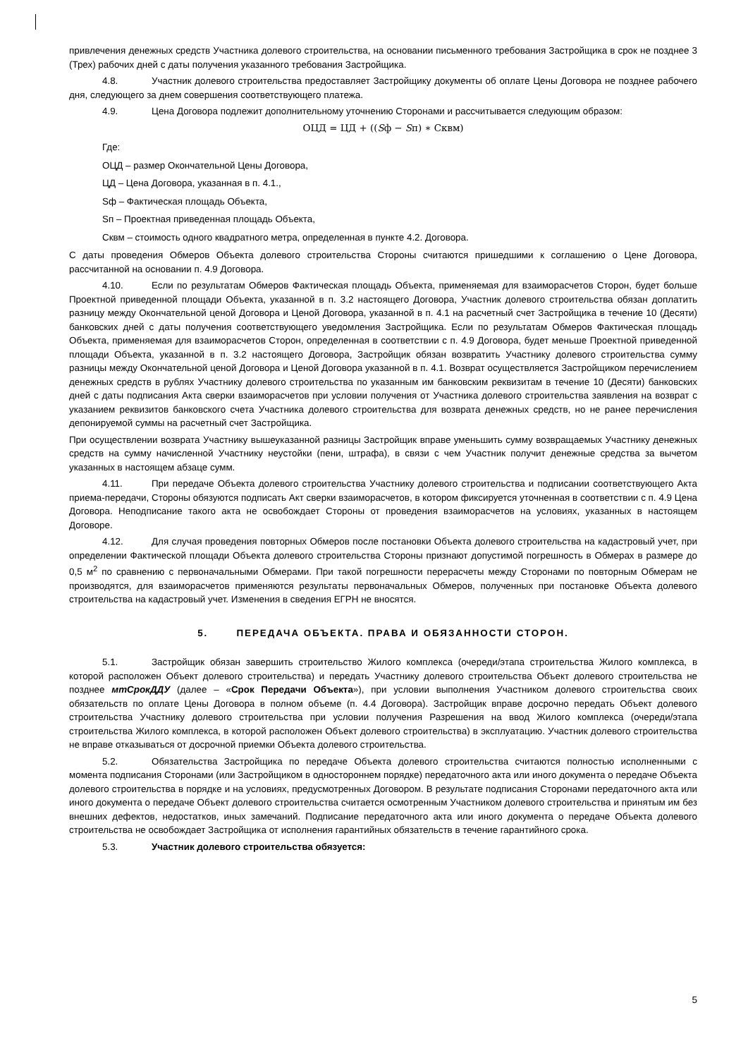привлечения денежных средств Участника долевого строительства, на основании письменного требования Застройщика в срок не позднее 3 (Трех) рабочих дней с даты получения указанного требования Застройщика.
4.8. Участник долевого строительства предоставляет Застройщику документы об оплате Цены Договора не позднее рабочего дня, следующего за днем совершения соответствующего платежа.
4.9. Цена Договора подлежит дополнительному уточнению Сторонами и рассчитывается следующим образом:
ОЦД = ЦД + ((Sф − Sп) ∗ Сквм)
Где:
ОЦД – размер Окончательной Цены Договора,
ЦД – Цена Договора, указанная в п. 4.1.,
Sф – Фактическая площадь Объекта,
Sп – Проектная приведенная площадь Объекта,
Сквм – стоимость одного квадратного метра, определенная в пункте 4.2. Договора.
С даты проведения Обмеров Объекта долевого строительства Стороны считаются пришедшими к соглашению о Цене Договора, рассчитанной на основании п. 4.9 Договора.
4.10. Если по результатам Обмеров Фактическая площадь Объекта, применяемая для взаиморасчетов Сторон, будет больше Проектной приведенной площади Объекта, указанной в п. 3.2 настоящего Договора, Участник долевого строительства обязан доплатить разницу между Окончательной ценой Договора и Ценой Договора, указанной в п. 4.1 на расчетный счет Застройщика в течение 10 (Десяти) банковских дней с даты получения соответствующего уведомления Застройщика. Если по результатам Обмеров Фактическая площадь Объекта, применяемая для взаиморасчетов Сторон, определенная в соответствии с п. 4.9 Договора, будет меньше Проектной приведенной площади Объекта, указанной в п. 3.2 настоящего Договора, Застройщик обязан возвратить Участнику долевого строительства сумму разницы между Окончательной ценой Договора и Ценой Договора указанной в п. 4.1. Возврат осуществляется Застройщиком перечислением денежных средств в рублях Участнику долевого строительства по указанным им банковским реквизитам в течение 10 (Десяти) банковских дней с даты подписания Акта сверки взаиморасчетов при условии получения от Участника долевого строительства заявления на возврат с указанием реквизитов банковского счета Участника долевого строительства для возврата денежных средств, но не ранее перечисления депонируемой суммы на расчетный счет Застройщика.
При осуществлении возврата Участнику вышеуказанной разницы Застройщик вправе уменьшить сумму возвращаемых Участнику денежных средств на сумму начисленной Участнику неустойки (пени, штрафа), в связи с чем Участник получит денежные средства за вычетом указанных в настоящем абзаце сумм.
4.11. При передаче Объекта долевого строительства Участнику долевого строительства и подписании соответствующего Акта приема-передачи, Стороны обязуются подписать Акт сверки взаиморасчетов, в котором фиксируется уточненная в соответствии с п. 4.9 Цена Договора. Неподписание такого акта не освобождает Стороны от проведения взаиморасчетов на условиях, указанных в настоящем Договоре.
4.12. Для случая проведения повторных Обмеров после постановки Объекта долевого строительства на кадастровый учет, при определении Фактической площади Объекта долевого строительства Стороны признают допустимой погрешность в Обмерах в размере до 0,5 м<sup>2</sup> по сравнению с первоначальными Обмерами. При такой погрешности перерасчеты между Сторонами по повторным Обмерам не производятся, для взаиморасчетов применяются результаты первоначальных Обмеров, полученных при постановке Объекта долевого строительства на кадастровый учет. Изменения в сведения ЕГРН не вносятся.
5. ПЕРЕДАЧА ОБЪЕКТА. ПРАВА И ОБЯЗАННОСТИ СТОРОН.
5.1. Застройщик обязан завершить строительство Жилого комплекса (очереди/этапа строительства Жилого комплекса, в которой расположен Объект долевого строительства) и передать Участнику долевого строительства Объект долевого строительства не позднее мтСрокДДУ (далее – «Срок Передачи Объекта»), при условии выполнения Участником долевого строительства своих обязательств по оплате Цены Договора в полном объеме (п. 4.4 Договора). Застройщик вправе досрочно передать Объект долевого строительства Участнику долевого строительства при условии получения Разрешения на ввод Жилого комплекса (очереди/этапа строительства Жилого комплекса, в которой расположен Объект долевого строительства) в эксплуатацию. Участник долевого строительства не вправе отказываться от досрочной приемки Объекта долевого строительства.
5.2. Обязательства Застройщика по передаче Объекта долевого строительства считаются полностью исполненными с момента подписания Сторонами (или Застройщиком в одностороннем порядке) передаточного акта или иного документа о передаче Объекта долевого строительства в порядке и на условиях, предусмотренных Договором. В результате подписания Сторонами передаточного акта или иного документа о передаче Объект долевого строительства считается осмотренным Участником долевого строительства и принятым им без внешних дефектов, недостатков, иных замечаний. Подписание передаточного акта или иного документа о передаче Объекта долевого строительства не освобождает Застройщика от исполнения гарантийных обязательств в течение гарантийного срока.
5.3. Участник долевого строительства обязуется:
5